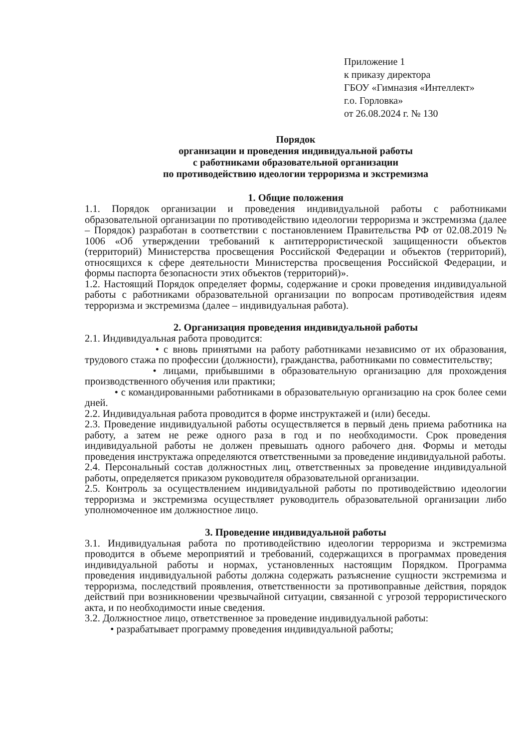Приложение 1
к приказу директора
ГБОУ «Гимназия «Интеллект»
г.о. Горловка»
от 26.08.2024 г. № 130
Порядок
организации и проведения индивидуальной работы
с работниками образовательной организации
по противодействию идеологии терроризма и экстремизма
1. Общие положения
1.1. Порядок организации и проведения индивидуальной работы с работниками образовательной организации по противодействию идеологии терроризма и экстремизма (далее – Порядок) разработан в соответствии с постановлением Правительства РФ от 02.08.2019 № 1006 «Об утверждении требований к антитеррористической защищенности объектов (территорий) Министерства просвещения Российской Федерации и объектов (территорий), относящихся к сфере деятельности Министерства просвещения Российской Федерации, и формы паспорта безопасности этих объектов (территорий)».
1.2. Настоящий Порядок определяет формы, содержание и сроки проведения индивидуальной работы с работниками образовательной организации по вопросам противодействия идеям терроризма и экстремизма (далее – индивидуальная работа).
2. Организация проведения индивидуальной работы
2.1. Индивидуальная работа проводится:
• с вновь принятыми на работу работниками независимо от их образования, трудового стажа по профессии (должности), гражданства, работниками по совместительству;
• лицами, прибывшими в образовательную организацию для прохождения производственного обучения или практики;
• с командированными работниками в образовательную организацию на срок более семи дней.
2.2. Индивидуальная работа проводится в форме инструктажей и (или) беседы.
2.3. Проведение индивидуальной работы осуществляется в первый день приема работника на работу, а затем не реже одного раза в год и по необходимости. Срок проведения индивидуальной работы не должен превышать одного рабочего дня. Формы и методы проведения инструктажа определяются ответственными за проведение индивидуальной работы.
2.4. Персональный состав должностных лиц, ответственных за проведение индивидуальной работы, определяется приказом руководителя образовательной организации.
2.5. Контроль за осуществлением индивидуальной работы по противодействию идеологии терроризма и экстремизма осуществляет руководитель образовательной организации либо уполномоченное им должностное лицо.
3. Проведение индивидуальной работы
3.1. Индивидуальная работа по противодействию идеологии терроризма и экстремизма проводится в объеме мероприятий и требований, содержащихся в программах проведения индивидуальной работы и нормах, установленных настоящим Порядком. Программа проведения индивидуальной работы должна содержать разъяснение сущности экстремизма и терроризма, последствий проявления, ответственности за противоправные действия, порядок действий при возникновении чрезвычайной ситуации, связанной с угрозой террористического акта, и по необходимости иные сведения.
3.2. Должностное лицо, ответственное за проведение индивидуальной работы:
• разрабатывает программу проведения индивидуальной работы;